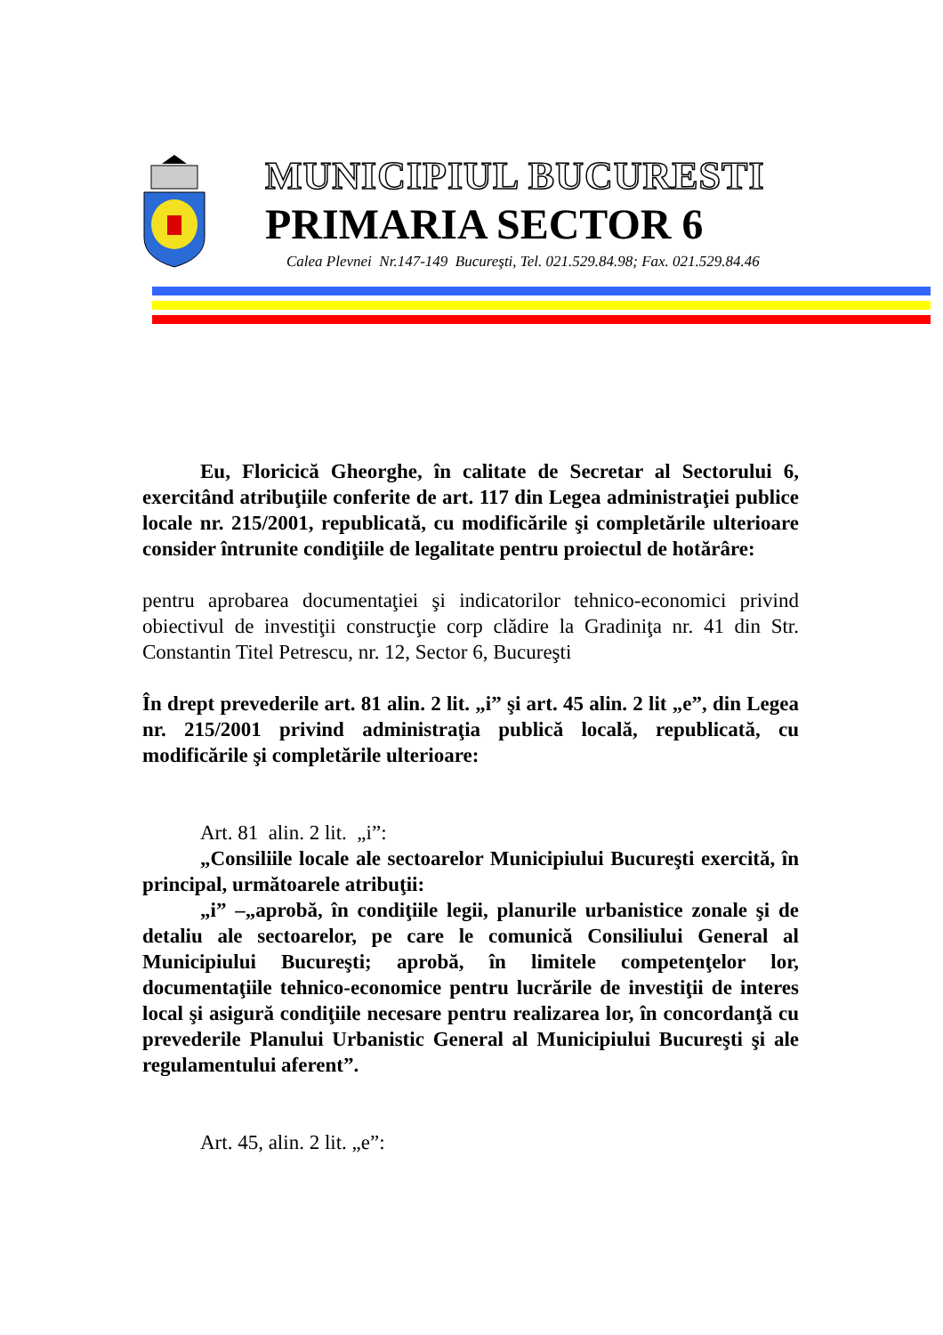MUNICIPIUL BUCURESTI
PRIMARIA SECTOR 6
Calea Plevnei Nr.147-149 Bucureşti, Tel. 021.529.84.98; Fax. 021.529.84.46
Eu, Floricică Gheorghe, în calitate de Secretar al Sectorului 6, exercitând atribuţiile conferite de art. 117 din Legea administraţiei publice locale nr. 215/2001, republicată, cu modificările şi completările ulterioare consider întrunite condiţiile de legalitate pentru proiectul de hotărâre:
pentru aprobarea documentaţiei şi indicatorilor tehnico-economici privind obiectivul de investiţii construcţie corp clădire la Gradiniţa nr. 41 din Str. Constantin Titel Petrescu, nr. 12, Sector 6, Bucureşti
În drept prevederile art. 81 alin. 2 lit. „i” şi art. 45 alin. 2 lit „e”, din Legea nr. 215/2001 privind administraţia publică locală, republicată, cu modificările şi completările ulterioare:
Art. 81 alin. 2 lit. „i”:
„Consiliile locale ale sectoarelor Municipiului Bucureşti exercită, în principal, următoarele atribuţii:
„i” –„aprobă, în condiţiile legii, planurile urbanistice zonale şi de detaliu ale sectoarelor, pe care le comunică Consiliului General al Municipiului Bucureşti; aprobă, în limitele competenţelor lor, documentaţiile tehnico-economice pentru lucrările de investiţii de interes local şi asigură condiţiile necesare pentru realizarea lor, în concordanţă cu prevederile Planului Urbanistic General al Municipiului Bucureşti şi ale regulamentului aferent”.
Art. 45, alin. 2 lit. „e”: